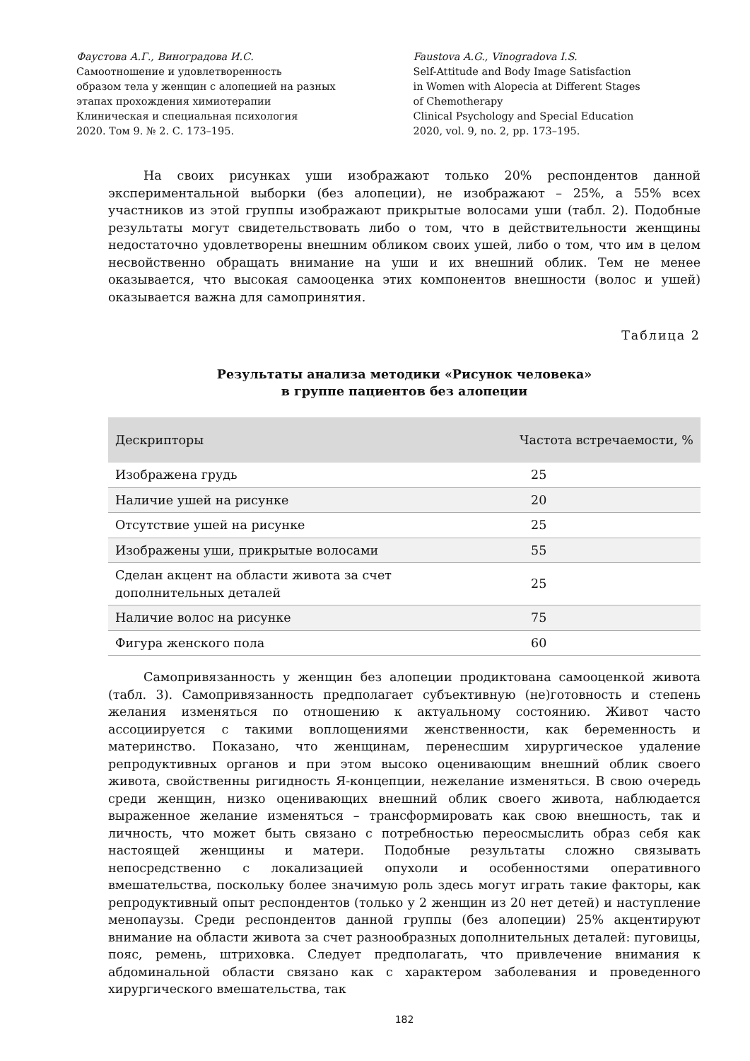Фаустова А.Г., Виноградова И.С.
Самоотношение и удовлетворенность
образом тела у женщин с алопецией на разных
этапах прохождения химиотерапии
Клиническая и специальная психология
2020. Том 9. № 2. С. 173–195.
Faustova A.G., Vinogradova I.S.
Self-Attitude and Body Image Satisfaction
in Women with Alopecia at Different Stages
of Chemotherapy
Clinical Psychology and Special Education
2020, vol. 9, no. 2, pp. 173–195.
На своих рисунках уши изображают только 20% респондентов данной экспериментальной выборки (без алопеции), не изображают – 25%, а 55% всех участников из этой группы изображают прикрытые волосами уши (табл. 2). Подобные результаты могут свидетельствовать либо о том, что в действительности женщины недостаточно удовлетворены внешним обликом своих ушей, либо о том, что им в целом несвойственно обращать внимание на уши и их внешний облик. Тем не менее оказывается, что высокая самооценка этих компонентов внешности (волос и ушей) оказывается важна для самопринятия.
Таблица 2
Результаты анализа методики «Рисунок человека»
в группе пациентов без алопеции
| Дескрипторы | Частота встречаемости, % |
| --- | --- |
| Изображена грудь | 25 |
| Наличие ушей на рисунке | 20 |
| Отсутствие ушей на рисунке | 25 |
| Изображены уши, прикрытые волосами | 55 |
| Сделан акцент на области живота за счет дополнительных деталей | 25 |
| Наличие волос на рисунке | 75 |
| Фигура женского пола | 60 |
Самопривязанность у женщин без алопеции продиктована самооценкой живота (табл. 3). Самопривязанность предполагает субъективную (не)готовность и степень желания изменяться по отношению к актуальному состоянию. Живот часто ассоциируется с такими воплощениями женственности, как беременность и материнство. Показано, что женщинам, перенесшим хирургическое удаление репродуктивных органов и при этом высоко оценивающим внешний облик своего живота, свойственны ригидность Я-концепции, нежелание изменяться. В свою очередь среди женщин, низко оценивающих внешний облик своего живота, наблюдается выраженное желание изменяться – трансформировать как свою внешность, так и личность, что может быть связано с потребностью переосмыслить образ себя как настоящей женщины и матери. Подобные результаты сложно связывать непосредственно с локализацией опухоли и особенностями оперативного вмешательства, поскольку более значимую роль здесь могут играть такие факторы, как репродуктивный опыт респондентов (только у 2 женщин из 20 нет детей) и наступление менопаузы. Среди респондентов данной группы (без алопеции) 25% акцентируют внимание на области живота за счет разнообразных дополнительных деталей: пуговицы, пояс, ремень, штриховка. Следует предполагать, что привлечение внимания к абдоминальной области связано как с характером заболевания и проведенного хирургического вмешательства, так
182